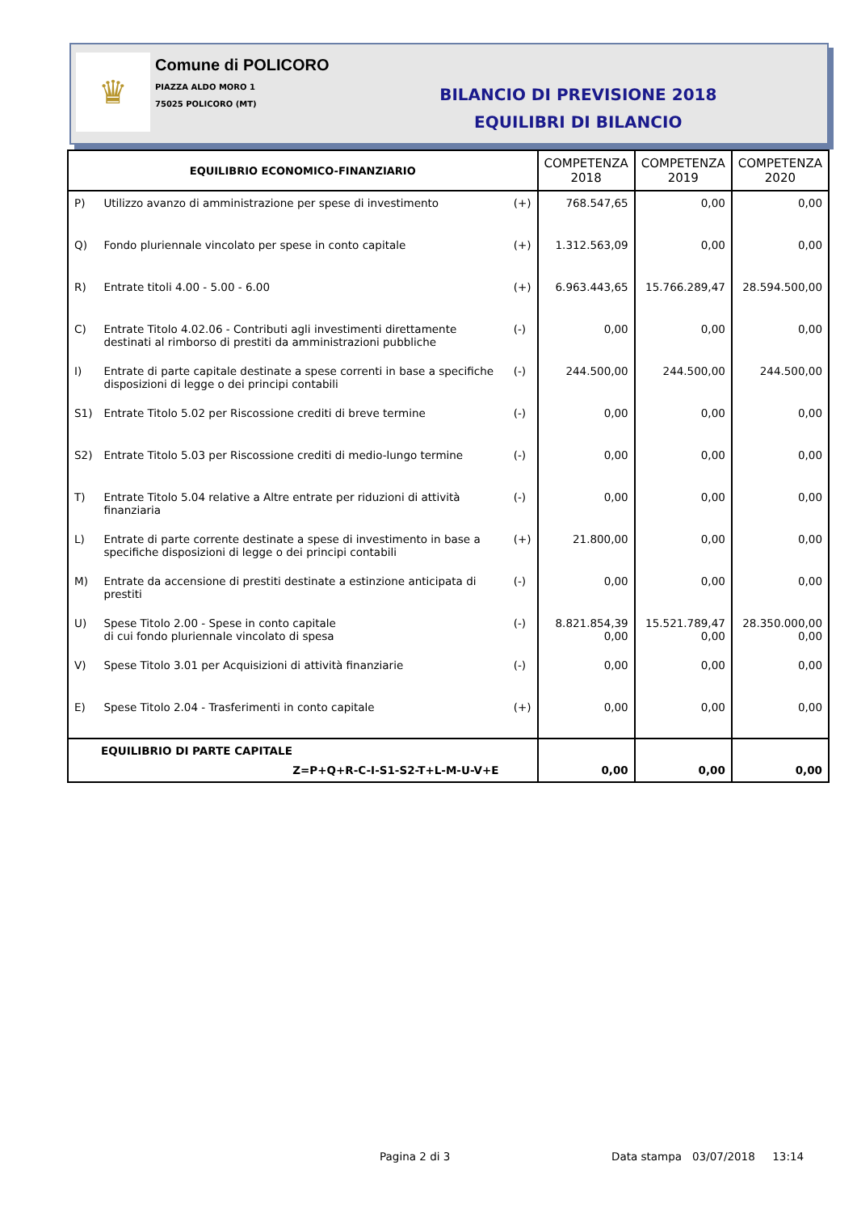♛
Comune di POLICORO
PIAZZA ALDO MORO 1
75025 POLICORO (MT)
BILANCIO DI PREVISIONE 2018
EQUILIBRI DI BILANCIO
| EQUILIBRIO ECONOMICO-FINANZIARIO | | | COMPETENZA 2018 | COMPETENZA 2019 | COMPETENZA 2020 |
| --- | --- | --- | --- | --- | --- |
| P) | Utilizzo avanzo di amministrazione per spese di investimento | (+) | 768.547,65 | 0,00 | 0,00 |
| Q) | Fondo pluriennale vincolato per spese in conto capitale | (+) | 1.312.563,09 | 0,00 | 0,00 |
| R) | Entrate titoli 4.00 - 5.00 - 6.00 | (+) | 6.963.443,65 | 15.766.289,47 | 28.594.500,00 |
| C) | Entrate Titolo 4.02.06 - Contributi agli investimenti direttamente destinati al rimborso di prestiti da amministrazioni pubbliche | (-) | 0,00 | 0,00 | 0,00 |
| I) | Entrate di parte capitale destinate a spese correnti in base a specifiche disposizioni di legge o dei principi contabili | (-) | 244.500,00 | 244.500,00 | 244.500,00 |
| S1) | Entrate Titolo 5.02 per Riscossione crediti di breve termine | (-) | 0,00 | 0,00 | 0,00 |
| S2) | Entrate Titolo 5.03 per Riscossione crediti di medio-lungo termine | (-) | 0,00 | 0,00 | 0,00 |
| T) | Entrate Titolo 5.04 relative a Altre entrate per riduzioni di attività finanziaria | (-) | 0,00 | 0,00 | 0,00 |
| L) | Entrate di parte corrente destinate a spese di investimento in base a specifiche disposizioni di legge o dei principi contabili | (+) | 21.800,00 | 0,00 | 0,00 |
| M) | Entrate da accensione di prestiti destinate a estinzione anticipata di prestiti | (-) | 0,00 | 0,00 | 0,00 |
| U) | Spese Titolo 2.00 - Spese in conto capitale di cui fondo pluriennale vincolato di spesa | (-) | 8.821.854,39 0,00 | 15.521.789,47 0,00 | 28.350.000,00 0,00 |
| V) | Spese Titolo 3.01 per Acquisizioni di attività finanziarie | (-) | 0,00 | 0,00 | 0,00 |
| E) | Spese Titolo 2.04 - Trasferimenti in conto capitale | (+) | 0,00 | 0,00 | 0,00 |
| EQUILIBRIO DI PARTE CAPITALE Z=P+Q+R-C-I-S1-S2-T+L-M-U-V+E | | | 0,00 | 0,00 | 0,00 |
Pagina 2 di 3
Data stampa 03/07/2018 13:14